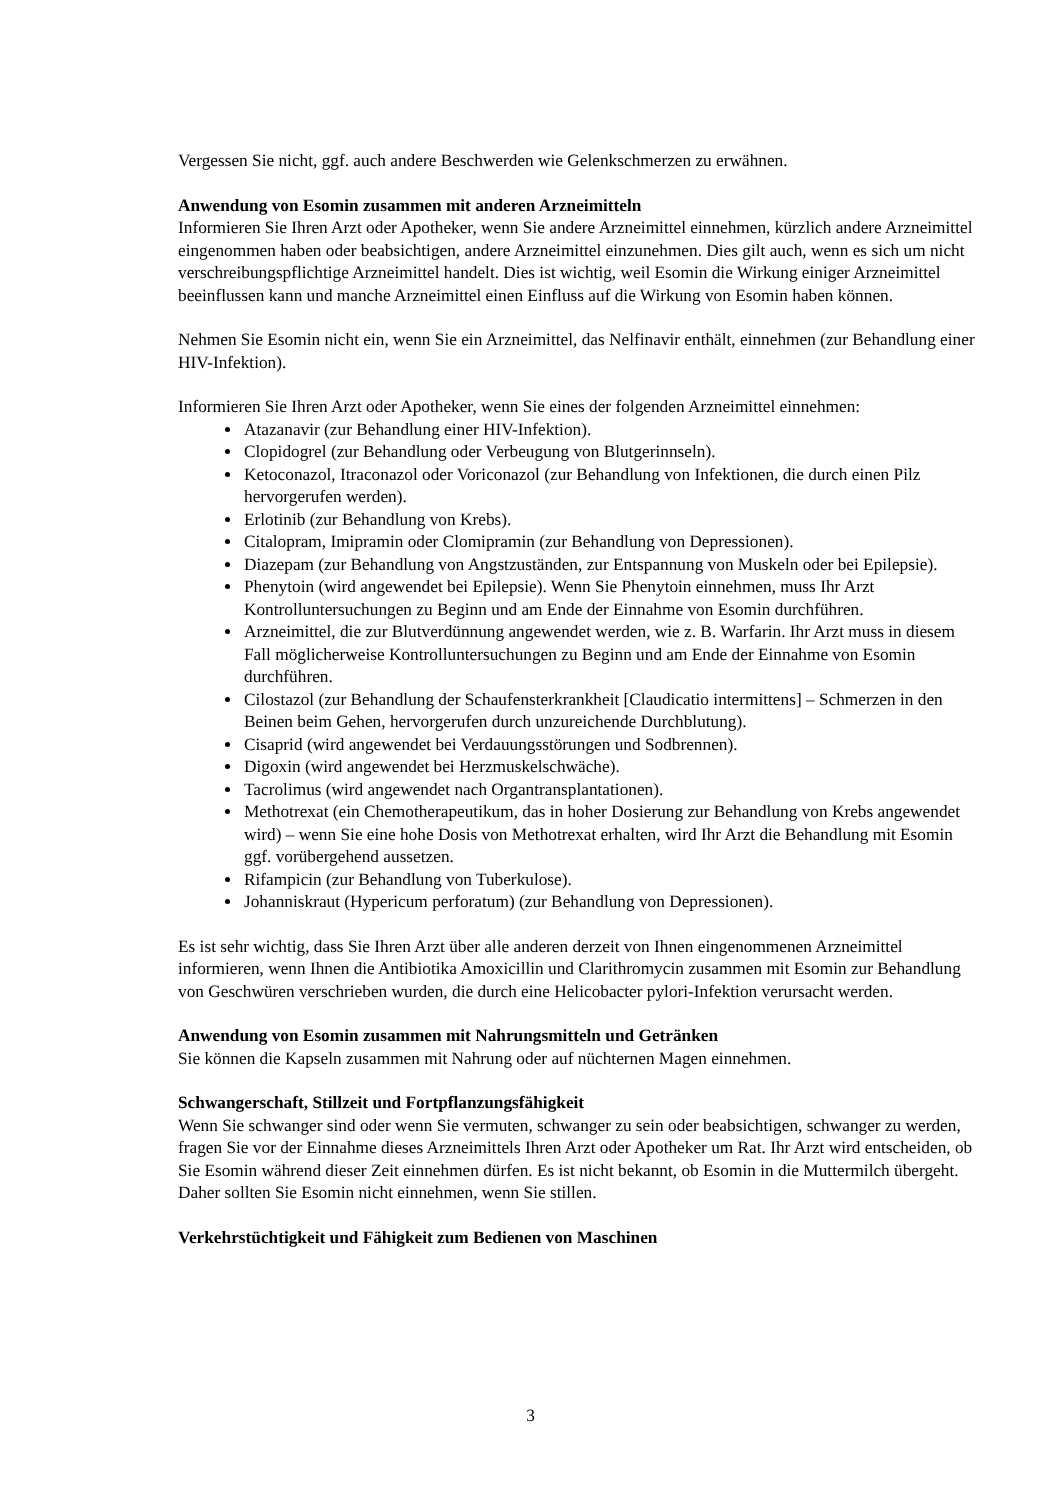Vergessen Sie nicht, ggf. auch andere Beschwerden wie Gelenkschmerzen zu erwähnen.
Anwendung von Esomin zusammen mit anderen Arzneimitteln
Informieren Sie Ihren Arzt oder Apotheker, wenn Sie andere Arzneimittel einnehmen, kürzlich andere Arzneimittel eingenommen haben oder beabsichtigen, andere Arzneimittel einzunehmen. Dies gilt auch, wenn es sich um nicht verschreibungspflichtige Arzneimittel handelt. Dies ist wichtig, weil Esomin die Wirkung einiger Arzneimittel beeinflussen kann und manche Arzneimittel einen Einfluss auf die Wirkung von Esomin haben können.
Nehmen Sie Esomin nicht ein, wenn Sie ein Arzneimittel, das Nelfinavir enthält, einnehmen (zur Behandlung einer HIV-Infektion).
Informieren Sie Ihren Arzt oder Apotheker, wenn Sie eines der folgenden Arzneimittel einnehmen:
Atazanavir (zur Behandlung einer HIV-Infektion).
Clopidogrel (zur Behandlung oder Verbeugung von Blutgerinnseln).
Ketoconazol, Itraconazol oder Voriconazol (zur Behandlung von Infektionen, die durch einen Pilz hervorgerufen werden).
Erlotinib (zur Behandlung von Krebs).
Citalopram, Imipramin oder Clomipramin (zur Behandlung von Depressionen).
Diazepam (zur Behandlung von Angstzuständen, zur Entspannung von Muskeln oder bei Epilepsie).
Phenytoin (wird angewendet bei Epilepsie). Wenn Sie Phenytoin einnehmen, muss Ihr Arzt Kontrolluntersuchungen zu Beginn und am Ende der Einnahme von Esomin durchführen.
Arzneimittel, die zur Blutverdünnung angewendet werden, wie z. B. Warfarin. Ihr Arzt muss in diesem Fall möglicherweise Kontrolluntersuchungen zu Beginn und am Ende der Einnahme von Esomin durchführen.
Cilostazol (zur Behandlung der Schaufensterkrankheit [Claudicatio intermittens] – Schmerzen in den Beinen beim Gehen, hervorgerufen durch unzureichende Durchblutung).
Cisaprid (wird angewendet bei Verdauungsstörungen und Sodbrennen).
Digoxin (wird angewendet bei Herzmuskelschwäche).
Tacrolimus (wird angewendet nach Organtransplantationen).
Methotrexat (ein Chemotherapeutikum, das in hoher Dosierung zur Behandlung von Krebs angewendet wird) – wenn Sie eine hohe Dosis von Methotrexat erhalten, wird Ihr Arzt die Behandlung mit Esomin ggf. vorübergehend aussetzen.
Rifampicin (zur Behandlung von Tuberkulose).
Johanniskraut (Hypericum perforatum) (zur Behandlung von Depressionen).
Es ist sehr wichtig, dass Sie Ihren Arzt über alle anderen derzeit von Ihnen eingenommenen Arzneimittel informieren, wenn Ihnen die Antibiotika Amoxicillin und Clarithromycin zusammen mit Esomin zur Behandlung von Geschwüren verschrieben wurden, die durch eine Helicobacter pylori-Infektion verursacht werden.
Anwendung von Esomin zusammen mit Nahrungsmitteln und Getränken
Sie können die Kapseln zusammen mit Nahrung oder auf nüchternen Magen einnehmen.
Schwangerschaft, Stillzeit und Fortpflanzungsfähigkeit
Wenn Sie schwanger sind oder wenn Sie vermuten, schwanger zu sein oder beabsichtigen, schwanger zu werden, fragen Sie vor der Einnahme dieses Arzneimittels Ihren Arzt oder Apotheker um Rat. Ihr Arzt wird entscheiden, ob Sie Esomin während dieser Zeit einnehmen dürfen. Es ist nicht bekannt, ob Esomin in die Muttermilch übergeht. Daher sollten Sie Esomin nicht einnehmen, wenn Sie stillen.
Verkehrstüchtigkeit und Fähigkeit zum Bedienen von Maschinen
3